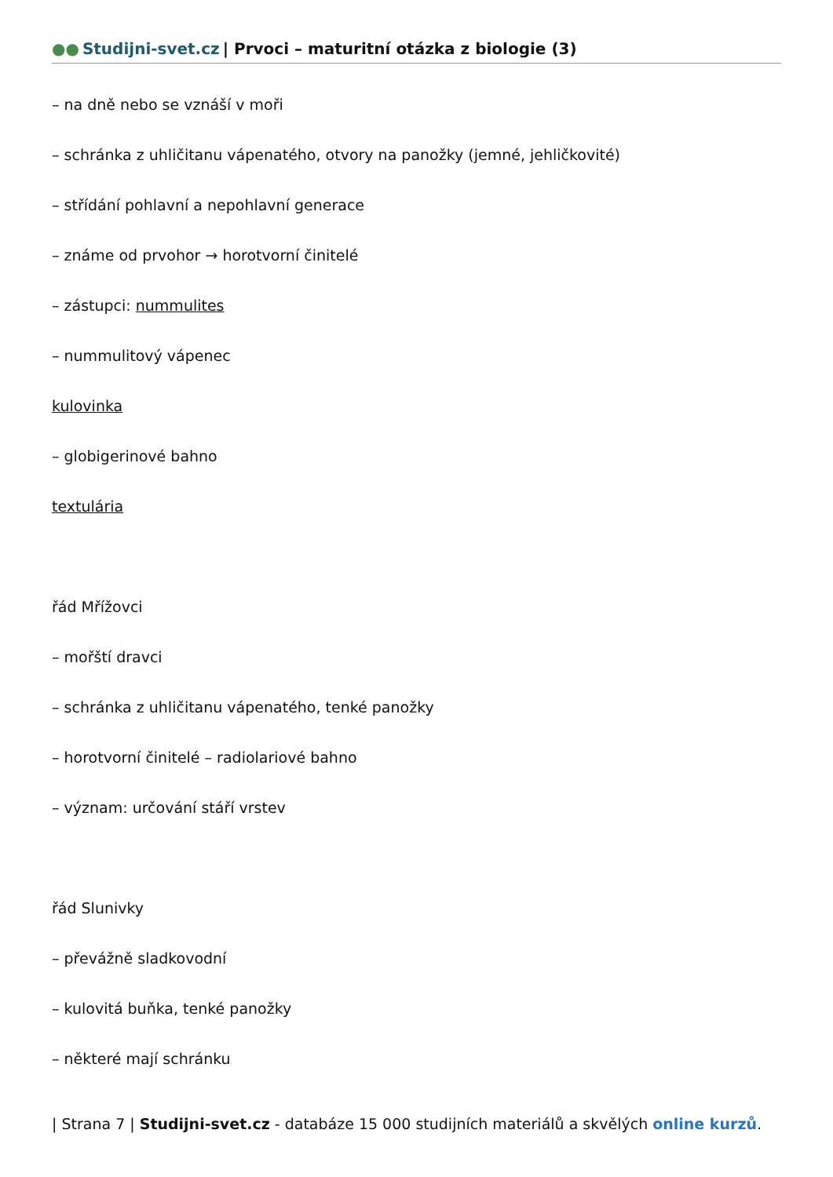●● Studijni-svet.cz | Prvoci – maturitní otázka z biologie (3)
– na dně nebo se vznáší v moři
– schránka z uhličitanu vápenatého, otvory na panožky (jemné, jehličkovité)
– střídání pohlavní a nepohlavní generace
– známe od prvohor → horotvorní činitelé
– zástupci: nummulites
– nummulitový vápenec
kulovinka
– globigerinové bahno
textulária
řád Mřížovci
– mořští dravci
– schránka z uhličitanu vápenatého, tenké panožky
– horotvorní činitelé – radiolariové bahno
– význam: určování stáří vrstev
řád Slunivky
– převážně sladkovodní
– kulovitá buňka, tenké panožky
– některé mají schránku
| Strana 7 | Studijni-svet.cz - databáze 15 000 studijních materiálů a skvělých online kurzů.